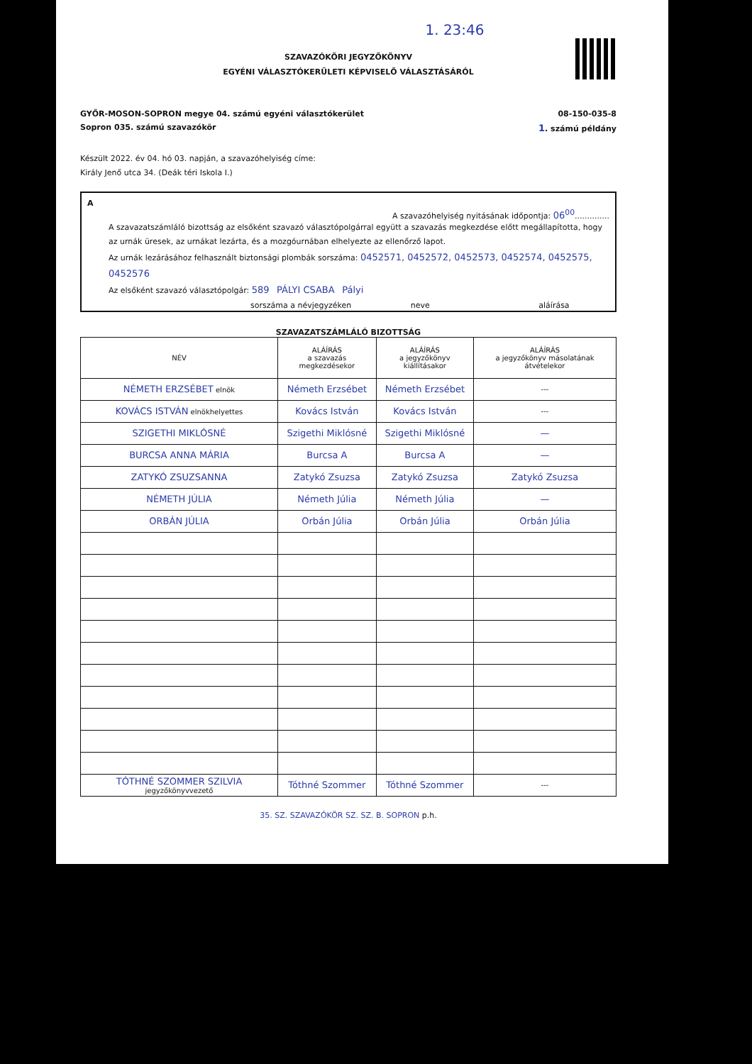1. 23:46
SZAVAZÓKÖRI JEGYZŐKÖNYV
EGYÉNI VÁLASZTÓKERÜLETI KÉPVISELŐ VÁLASZTÁSÁRÓL
GYŐR-MOSON-SOPRON megye 04. számú egyéni választókerület 08-150-035-8
Sopron 035. számú szavazókör 1. számú példány
Készült 2022. év 04. hó 03. napján, a szavazóhelyiség címe:
Király Jenő utca 34. (Deák téri Iskola I.)
A
A szavazóhelyiség nyitásának időpontja: 06<sup>00</sup>..............
A szavazatszámláló bizottság az elsőként szavazó választópolgárral együtt a szavazás megkezdése előtt megállapította, hogy az urnák üresek, az urnákat lezárta, és a mozgóurnában elhelyezte az ellenőrző lapot.
Az urnák lezárásához felhasznált biztonsági plombák sorszáma: 0452571, 0452572, 0452573, 0452574, 0452575, 0452576
Az elsőként szavazó választópolgár: 589 PÁLYI CSABA Pályi
sorszáma a névjegyzéken neve aláírása
SZAVAZATSZÁMLÁLÓ BIZOTTSÁG
| NÉV | ALÁÍRÁS a szavazás megkezdésekor | ALÁÍRÁS a jegyzőkönyv kiállításakor | ALÁÍRÁS a jegyzőkönyv másolatának átvételekor |
| --- | --- | --- | --- |
| NÉMETH ERZSÉBET elnök | Németh Erzsébet | Németh Erzsébet | --- |
| KOVÁCS ISTVÁN elnökhelyettes | Kovács István | Kovács István | --- |
| SZIGETHI MIKLÓSNÉ | Szigethi Miklósné | Szigethi Miklósné | — |
| BURCSA ANNA MÁRIA | Burcsa A | Burcsa A | — |
| ZATYKÓ ZSUZSANNA | Zatykó Zsuzsa | Zatykó Zsuzsa | Zatykó Zsuzsa |
| NÉMETH JÚLIA | Németh Júlia | Németh Júlia | — |
| ORBÁN JÚLIA | Orbán Júlia | Orbán Júlia | Orbán Júlia |
| TÓTHNÉ SZOMMER SZILVIA jegyzőkönyvvezető | Tóthné Szommer | Tóthné Szommer | --- |
35. SZ. SZAVAZÓKÖR SZ. SZ. B. SOPRON p.h.